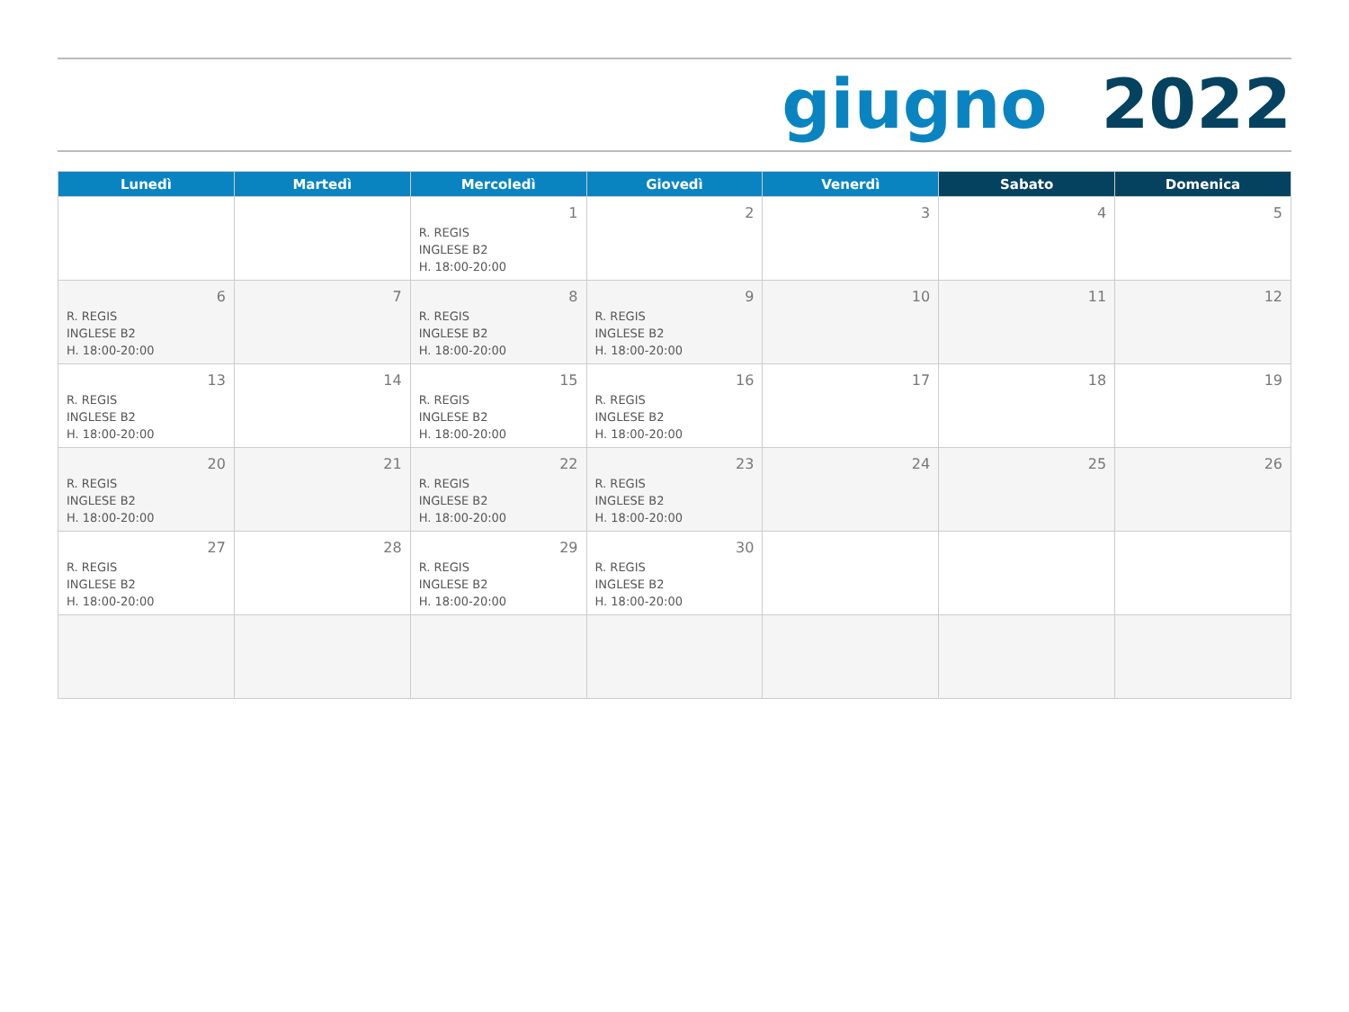giugno 2022
| Lunedì | Martedì | Mercoledì | Giovedì | Venerdì | Sabato | Domenica |
| --- | --- | --- | --- | --- | --- | --- |
| | | 1 R. REGIS INGLESE B2 H. 18:00-20:00 | 2 | 3 | 4 | 5 |
| 6 R. REGIS INGLESE B2 H. 18:00-20:00 | 7 | 8 R. REGIS INGLESE B2 H. 18:00-20:00 | 9 R. REGIS INGLESE B2 H. 18:00-20:00 | 10 | 11 | 12 |
| 13 R. REGIS INGLESE B2 H. 18:00-20:00 | 14 | 15 R. REGIS INGLESE B2 H. 18:00-20:00 | 16 R. REGIS INGLESE B2 H. 18:00-20:00 | 17 | 18 | 19 |
| 20 R. REGIS INGLESE B2 H. 18:00-20:00 | 21 | 22 R. REGIS INGLESE B2 H. 18:00-20:00 | 23 R. REGIS INGLESE B2 H. 18:00-20:00 | 24 | 25 | 26 |
| 27 R. REGIS INGLESE B2 H. 18:00-20:00 | 28 | 29 R. REGIS INGLESE B2 H. 18:00-20:00 | 30 R. REGIS INGLESE B2 H. 18:00-20:00 | | | |